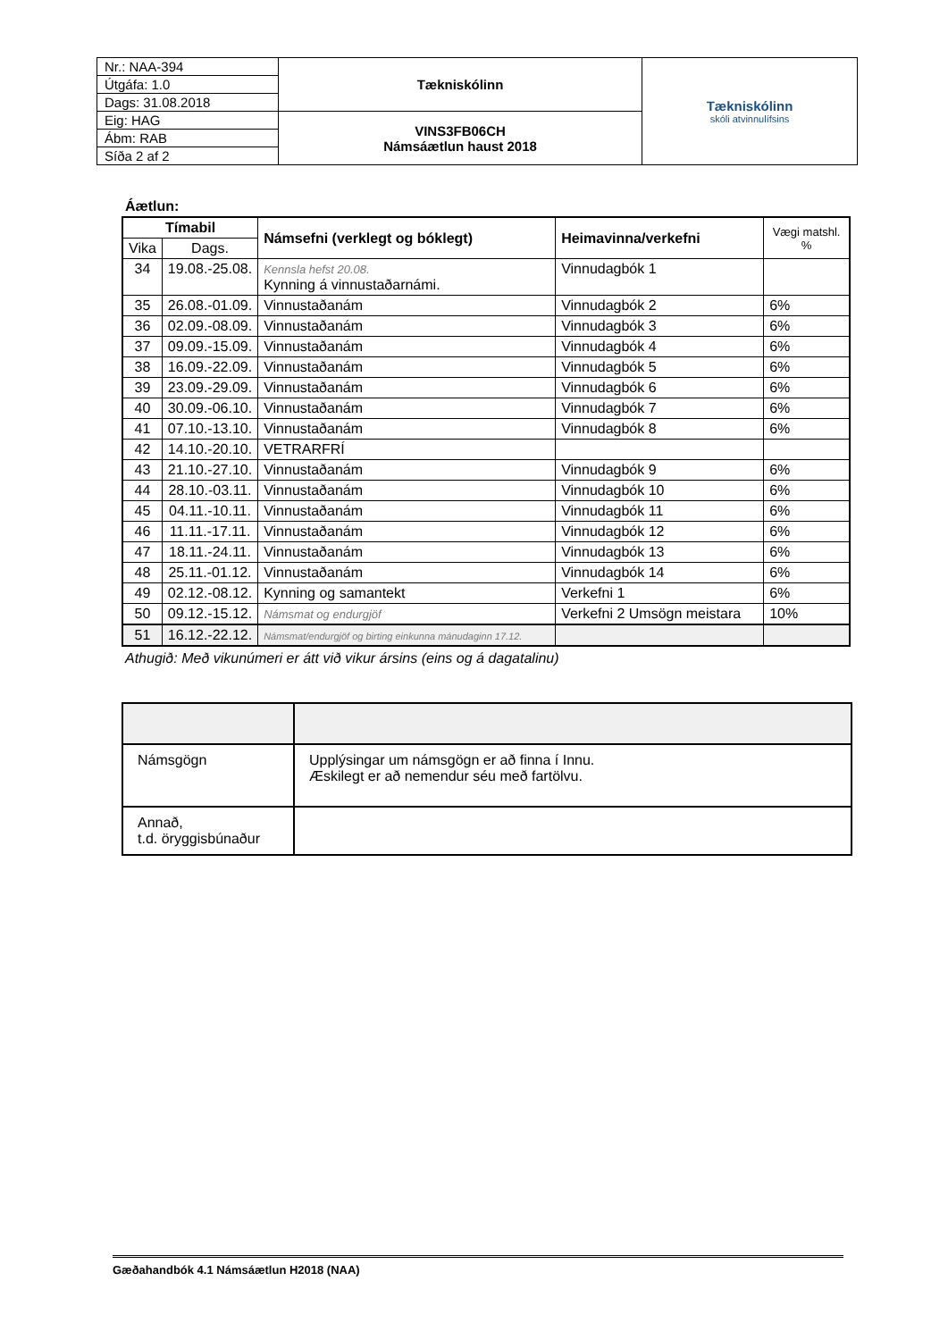| Nr.: NAA-394 | Tækniskólinn | Tækniskólinn skóli atvinnulífsins |
| Útgáfa: 1.0 | | |
| Dags: 31.08.2018 | | |
| Eig: HAG | VINS3FB06CH Námsáætlun haust 2018 | |
| Ábm: RAB | | |
| Síða 2 af 2 | | |
Áætlun:
| Tímabil | | Námsefni (verklegt og bóklegt) | Heimavinna/verkefni | Vægi matshl. % |
| --- | --- | --- | --- | --- |
| Vika | Dags. | | | |
| 34 | 19.08.-25.08. | Kennsla hefst 20.08. Kynning á vinnustaðarnámi. | Vinnudagbók 1 | |
| 35 | 26.08.-01.09. | Vinnustaðanám | Vinnudagbók 2 | 6% |
| 36 | 02.09.-08.09. | Vinnustaðanám | Vinnudagbók 3 | 6% |
| 37 | 09.09.-15.09. | Vinnustaðanám | Vinnudagbók 4 | 6% |
| 38 | 16.09.-22.09. | Vinnustaðanám | Vinnudagbók 5 | 6% |
| 39 | 23.09.-29.09. | Vinnustaðanám | Vinnudagbók 6 | 6% |
| 40 | 30.09.-06.10. | Vinnustaðanám | Vinnudagbók 7 | 6% |
| 41 | 07.10.-13.10. | Vinnustaðanám | Vinnudagbók 8 | 6% |
| 42 | 14.10.-20.10. | VETRARFRÍ | | |
| 43 | 21.10.-27.10. | Vinnustaðanám | Vinnudagbók 9 | 6% |
| 44 | 28.10.-03.11. | Vinnustaðanám | Vinnudagbók 10 | 6% |
| 45 | 04.11.-10.11. | Vinnustaðanám | Vinnudagbók 11 | 6% |
| 46 | 11.11.-17.11. | Vinnustaðanám | Vinnudagbók 12 | 6% |
| 47 | 18.11.-24.11. | Vinnustaðanám | Vinnudagbók 13 | 6% |
| 48 | 25.11.-01.12. | Vinnustaðanám | Vinnudagbók 14 | 6% |
| 49 | 02.12.-08.12. | Kynning og samantekt | Verkefni 1 | 6% |
| 50 | 09.12.-15.12. | Námsmat og endurgjöf | Verkefni 2 Umsögn meistara | 10% |
| 51 | 16.12.-22.12. | Námsmat/endurgjöf og birting einkunna mánudaginn 17.12. | | |
Athugið: Með vikunúmeri er átt við vikur ársins (eins og á dagatalinu)
| Námsgögn | Upplýsingar um námsgögn er að finna í Innu. Æskilegt er að nemendur séu með fartölvu. |
| Annað, t.d. öryggisbúnaður | |
Gæðahandbók 4.1 Námsáætlun H2018 (NAA)